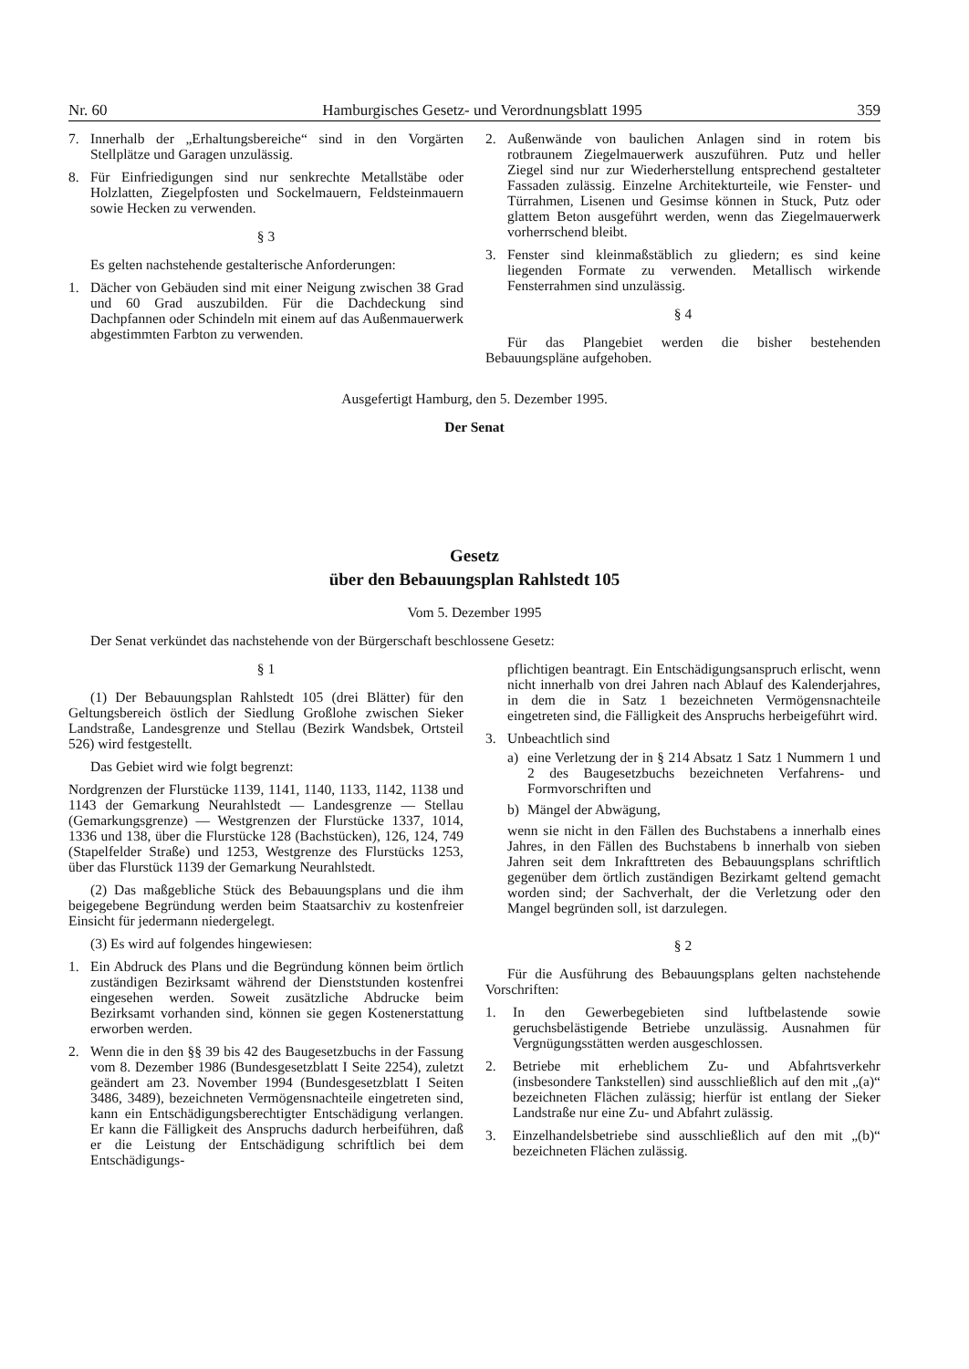Nr. 60 Hamburgisches Gesetz- und Verordnungsblatt 1995 359
7. Innerhalb der „Erhaltungsbereiche“ sind in den Vorgärten Stellplätze und Garagen unzulässig.
8. Für Einfriedigungen sind nur senkrechte Metallstäbe oder Holzlatten, Ziegelpfosten und Sockelmauern, Feldsteinmauern sowie Hecken zu verwenden.
§ 3
Es gelten nachstehende gestalterische Anforderungen:
1. Dächer von Gebäuden sind mit einer Neigung zwischen 38 Grad und 60 Grad auszubilden. Für die Dachdeckung sind Dachpfannen oder Schindeln mit einem auf das Außenmauerwerk abgestimmten Farbton zu verwenden.
2. Außenwände von baulichen Anlagen sind in rotem bis rotbraunem Ziegelmauerwerk auszuführen. Putz und heller Ziegel sind nur zur Wiederherstellung entsprechend gestalteter Fassaden zulässig. Einzelne Architekturteile, wie Fenster- und Türrahmen, Lisenen und Gesimse können in Stuck, Putz oder glattem Beton ausgeführt werden, wenn das Ziegelmauerwerk vorherrschend bleibt.
3. Fenster sind kleinmaßstäblich zu gliedern; es sind keine liegenden Formate zu verwenden. Metallisch wirkende Fensterrahmen sind unzulässig.
§ 4
Für das Plangebiet werden die bisher bestehenden Bebauungspläne aufgehoben.
Ausgefertigt Hamburg, den 5. Dezember 1995.
Der Senat
Gesetz
über den Bebauungsplan Rahlstedt 105
Vom 5. Dezember 1995
Der Senat verkündet das nachstehende von der Bürgerschaft beschlossene Gesetz:
§ 1
(1) Der Bebauungsplan Rahlstedt 105 (drei Blätter) für den Geltungsbereich östlich der Siedlung Großlohe zwischen Sieker Landstraße, Landesgrenze und Stellau (Bezirk Wandsbek, Ortsteil 526) wird festgestellt.
Das Gebiet wird wie folgt begrenzt:
Nordgrenzen der Flurstücke 1139, 1141, 1140, 1133, 1142, 1138 und 1143 der Gemarkung Neurahlstedt — Landesgrenze — Stellau (Gemarkungsgrenze) — Westgrenzen der Flurstücke 1337, 1014, 1336 und 138, über die Flurstücke 128 (Bachstücken), 126, 124, 749 (Stapelfelder Straße) und 1253, Westgrenze des Flurstücks 1253, über das Flurstück 1139 der Gemarkung Neurahlstedt.
(2) Das maßgebliche Stück des Bebauungsplans und die ihm beigegebene Begründung werden beim Staatsarchiv zu kostenfreier Einsicht für jedermann niedergelegt.
(3) Es wird auf folgendes hingewiesen:
1. Ein Abdruck des Plans und die Begründung können beim örtlich zuständigen Bezirksamt während der Dienststunden kostenfrei eingesehen werden. Soweit zusätzliche Abdrucke beim Bezirksamt vorhanden sind, können sie gegen Kostenerstattung erworben werden.
2. Wenn die in den §§ 39 bis 42 des Baugesetzbuchs in der Fassung vom 8. Dezember 1986 (Bundesgesetzblatt I Seite 2254), zuletzt geändert am 23. November 1994 (Bundesgesetzblatt I Seiten 3486, 3489), bezeichneten Vermögensnachteile eingetreten sind, kann ein Entschädigungsberechtigter Entschädigung verlangen. Er kann die Fälligkeit des Anspruchs dadurch herbeiführen, daß er die Leistung der Entschädigung schriftlich bei dem Entschädigungs-
pflichtigen beantragt. Ein Entschädigungsanspruch erlischt, wenn nicht innerhalb von drei Jahren nach Ablauf des Kalenderjahres, in dem die in Satz 1 bezeichneten Vermögensnachteile eingetreten sind, die Fälligkeit des Anspruchs herbeigeführt wird.
3. Unbeachtlich sind
a) eine Verletzung der in § 214 Absatz 1 Satz 1 Nummern 1 und 2 des Baugesetzbuchs bezeichneten Verfahrens- und Formvorschriften und
b) Mängel der Abwägung,
wenn sie nicht in den Fällen des Buchstabens a innerhalb eines Jahres, in den Fällen des Buchstabens b innerhalb von sieben Jahren seit dem Inkrafttreten des Bebauungsplans schriftlich gegenüber dem örtlich zuständigen Bezirkamt geltend gemacht worden sind; der Sachverhalt, der die Verletzung oder den Mangel begründen soll, ist darzulegen.
§ 2
Für die Ausführung des Bebauungsplans gelten nachstehende Vorschriften:
1. In den Gewerbegebieten sind luftbelastende sowie geruchsbelästigende Betriebe unzulässig. Ausnahmen für Vergnügungsstätten werden ausgeschlossen.
2. Betriebe mit erheblichem Zu- und Abfahrtsverkehr (insbesondere Tankstellen) sind ausschließlich auf den mit „(a)“ bezeichneten Flächen zulässig; hierfür ist entlang der Sieker Landstraße nur eine Zu- und Abfahrt zulässig.
3. Einzelhandelsbetriebe sind ausschließlich auf den mit „(b)“ bezeichneten Flächen zulässig.